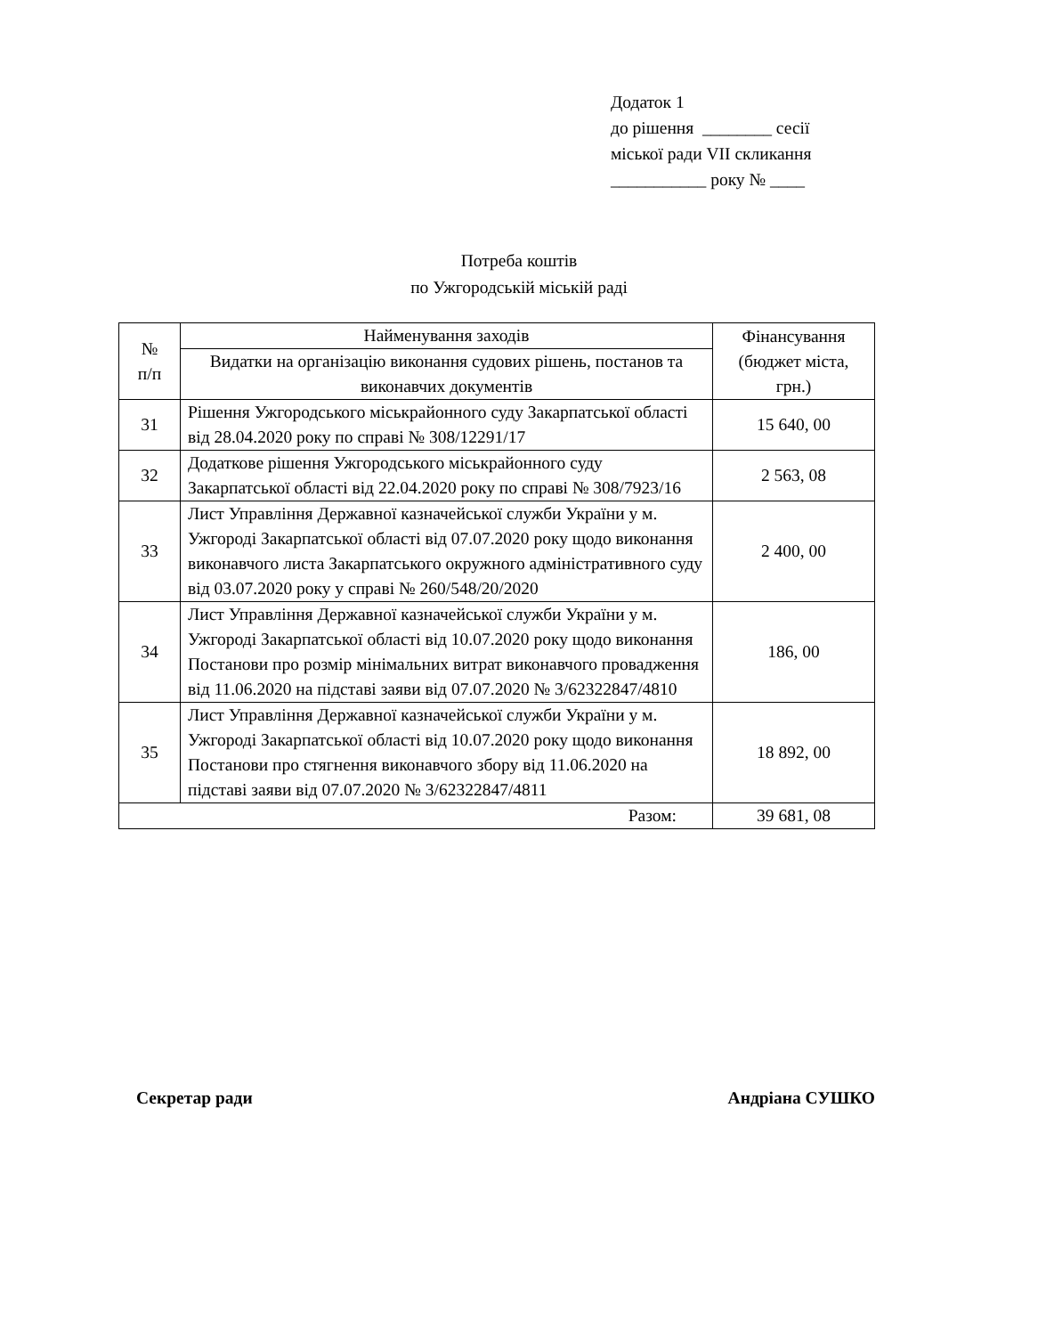Додаток 1
до рішення ________ сесії
міської ради VII скликання
___________ року № ____
Потреба коштів
по Ужгородській міській раді
| № п/п | Найменування заходів | Фінансування (бюджет міста, грн.) |
| --- | --- | --- |
| | Видатки на організацію виконання судових рішень, постанов та виконавчих документів | |
| 31 | Рішення Ужгородського міськрайонного суду Закарпатської області від 28.04.2020 року по справі № 308/12291/17 | 15 640, 00 |
| 32 | Додаткове рішення Ужгородського міськрайонного суду Закарпатської області від 22.04.2020 року по справі № 308/7923/16 | 2 563, 08 |
| 33 | Лист Управління Державної казначейської служби України у м. Ужгороді Закарпатської області від 07.07.2020 року щодо виконання виконавчого листа Закарпатського окружного адміністративного суду від 03.07.2020 року у справі № 260/548/20/2020 | 2 400, 00 |
| 34 | Лист Управління Державної казначейської служби України у м. Ужгороді Закарпатської області від 10.07.2020 року щодо виконання Постанови про розмір мінімальних витрат виконавчого провадження від 11.06.2020 на підставі заяви від 07.07.2020 № 3/62322847/4810 | 186, 00 |
| 35 | Лист Управління Державної казначейської служби України у м. Ужгороді Закарпатської області від 10.07.2020 року щодо виконання Постанови про стягнення виконавчого збору від 11.06.2020 на підставі заяви від 07.07.2020 № 3/62322847/4811 | 18 892, 00 |
| Разом: | | 39 681, 08 |
Секретар ради Андріана СУШКО